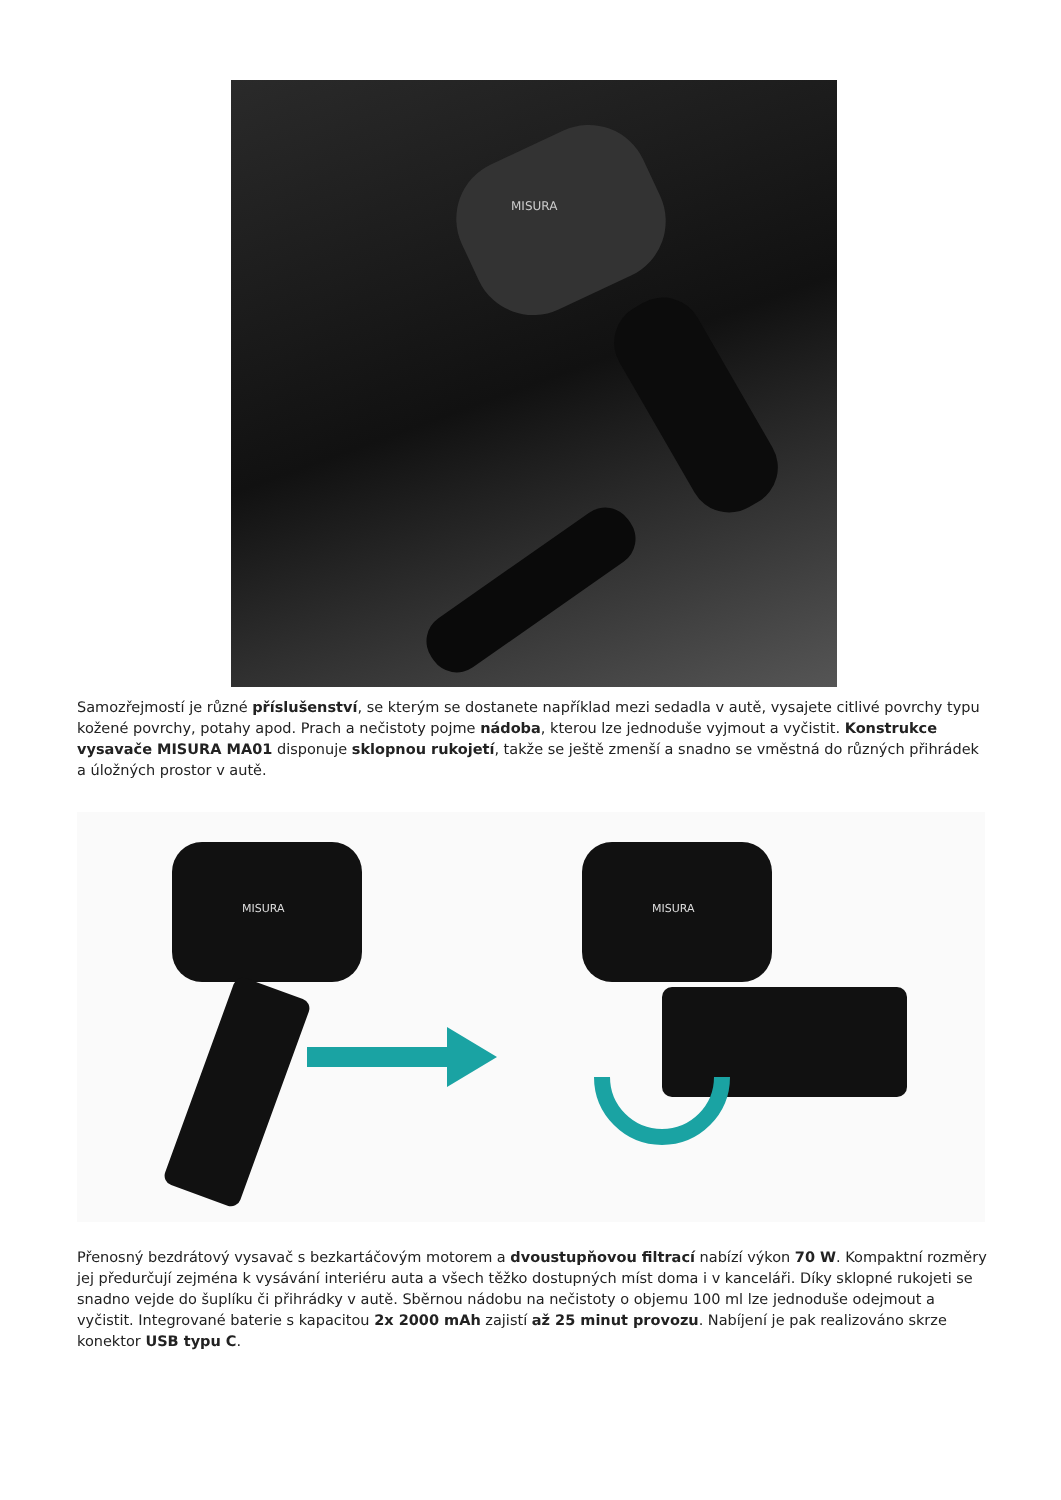MISURA
Samozřejmostí je různé příslušenství, se kterým se dostanete například mezi sedadla v autě, vysajete citlivé povrchy typu kožené povrchy, potahy apod. Prach a nečistoty pojme nádoba, kterou lze jednoduše vyjmout a vyčistit. Konstrukce vysavače MISURA MA01 disponuje sklopnou rukojetí, takže se ještě zmenší a snadno se vměstná do různých přihrádek a úložných prostor v autě.
MISURA
MISURA
Přenosný bezdrátový vysavač s bezkartáčovým motorem a dvoustupňovou filtrací nabízí výkon 70 W. Kompaktní rozměry jej předurčují zejména k vysávání interiéru auta a všech těžko dostupných míst doma i v kanceláři. Díky sklopné rukojeti se snadno vejde do šuplíku či přihrádky v autě. Sběrnou nádobu na nečistoty o objemu 100 ml lze jednoduše odejmout a vyčistit. Integrované baterie s kapacitou 2x 2000 mAh zajistí až 25 minut provozu. Nabíjení je pak realizováno skrze konektor USB typu C.